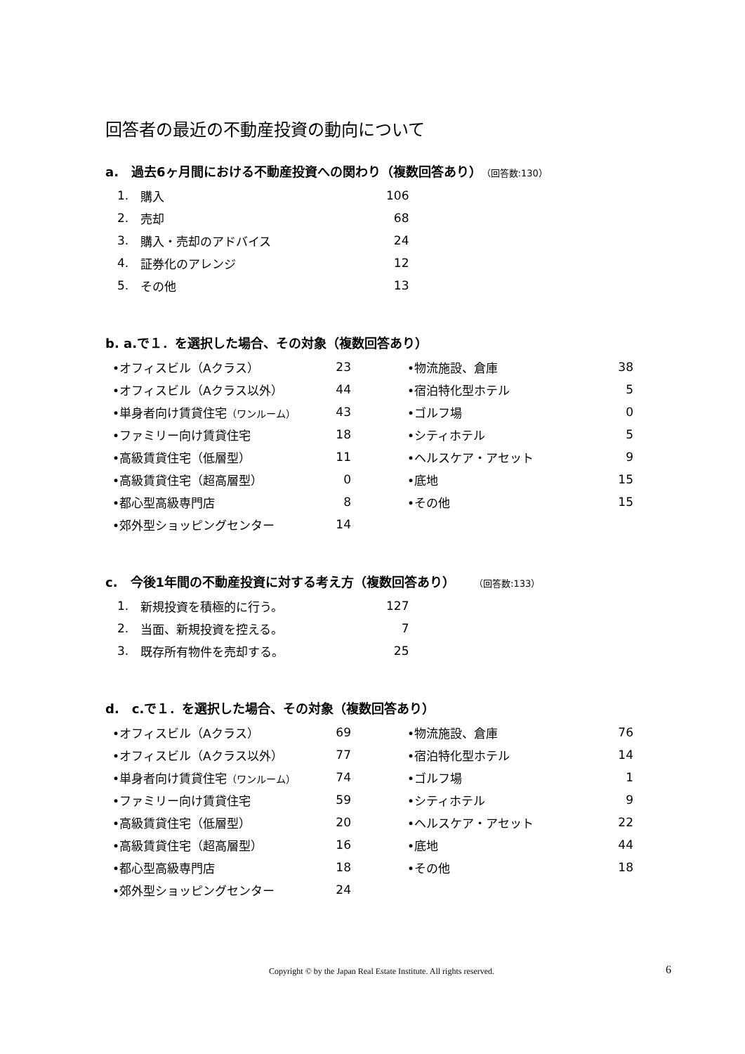回答者の最近の不動産投資の動向について
a.　過去6ヶ月間における不動産投資への関わり（複数回答あり）（回答数:130）
| 1. | 購入 | 106 |
| 2. | 売却 | 68 |
| 3. | 購入・売却のアドバイス | 24 |
| 4. | 証券化のアレンジ | 12 |
| 5. | その他 | 13 |
b. a.で１．を選択した場合、その対象（複数回答あり）
| | •オフィスビル（Aクラス） | 23 | | •物流施設、倉庫 | 38 |
| | •オフィスビル（Aクラス以外） | 44 | | •宿泊特化型ホテル | 5 |
| | •単身者向け賃貸住宅 （ワンルーム） | 43 | | •ゴルフ場 | 0 |
| | •ファミリー向け賃貸住宅 | 18 | | •シティホテル | 5 |
| | •高級賃貸住宅（低層型） | 11 | | •ヘルスケア・アセット | 9 |
| | •高級賃貸住宅（超高層型） | 0 | | •底地 | 15 |
| | •都心型高級専門店 | 8 | | •その他 | 15 |
| | •郊外型ショッピングセンター | 14 | | | |
c.　今後1年間の不動産投資に対する考え方（複数回答あり）　　（回答数:133）
| 1. | 新規投資を積極的に行う。 | 127 |
| 2. | 当面、新規投資を控える。 | 7 |
| 3. | 既存所有物件を売却する。 | 25 |
d.　c.で１．を選択した場合、その対象（複数回答あり）
| | •オフィスビル（Aクラス） | 69 | | •物流施設、倉庫 | 76 |
| | •オフィスビル（Aクラス以外） | 77 | | •宿泊特化型ホテル | 14 |
| | •単身者向け賃貸住宅 （ワンルーム） | 74 | | •ゴルフ場 | 1 |
| | •ファミリー向け賃貸住宅 | 59 | | •シティホテル | 9 |
| | •高級賃貸住宅（低層型） | 20 | | •ヘルスケア・アセット | 22 |
| | •高級賃貸住宅（超高層型） | 16 | | •底地 | 44 |
| | •都心型高級専門店 | 18 | | •その他 | 18 |
| | •郊外型ショッピングセンター | 24 | | | |
Copyright © by the Japan Real Estate Institute. All rights reserved. 6